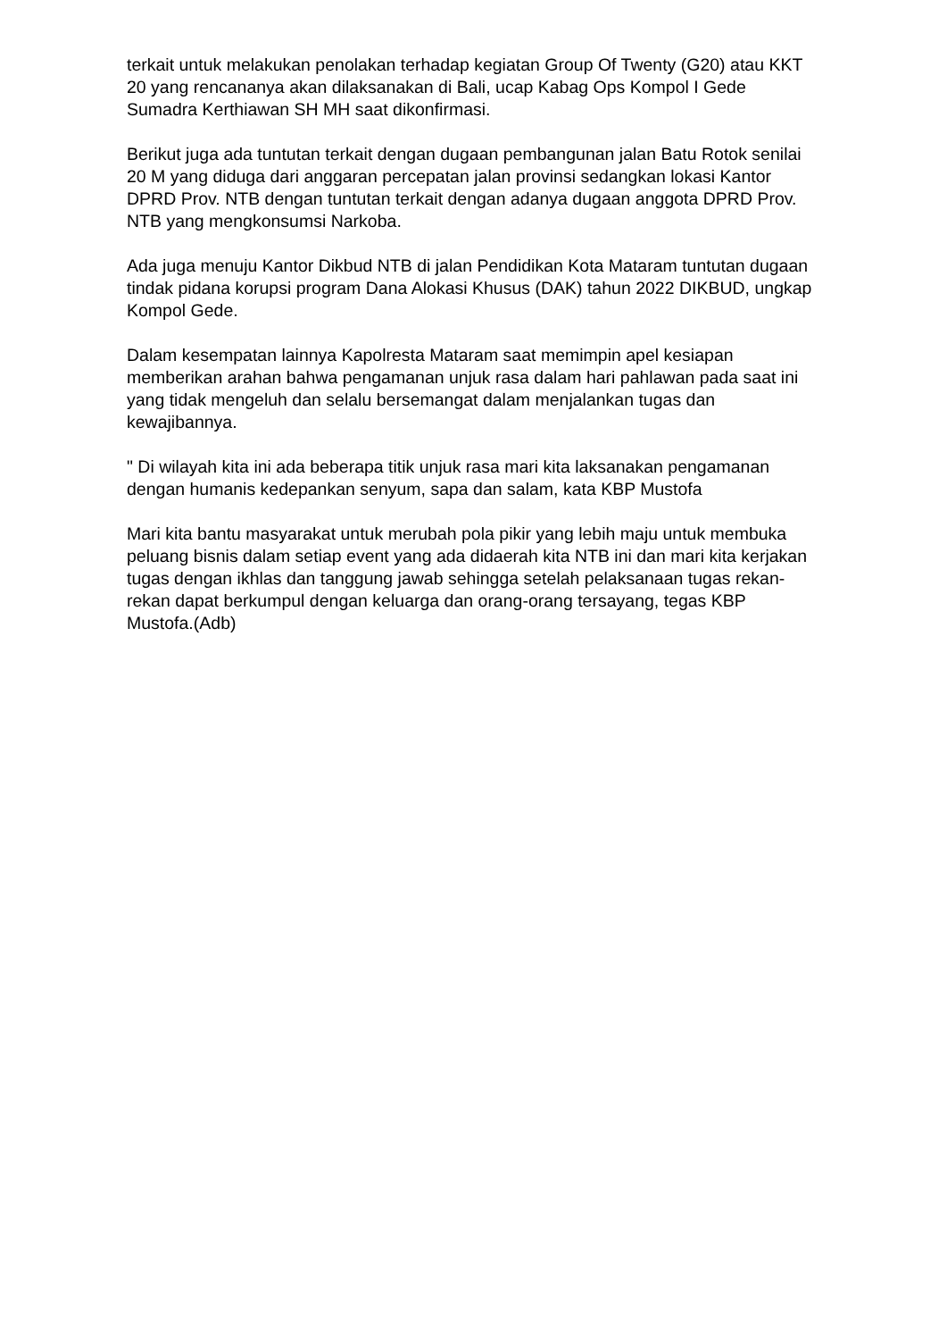terkait untuk melakukan penolakan terhadap kegiatan Group Of Twenty (G20) atau KKT 20 yang rencananya akan dilaksanakan di Bali, ucap Kabag Ops Kompol I Gede Sumadra Kerthiawan SH MH saat dikonfirmasi.
Berikut juga ada tuntutan terkait dengan dugaan pembangunan jalan Batu Rotok senilai 20 M yang diduga dari anggaran percepatan jalan provinsi sedangkan lokasi Kantor DPRD Prov. NTB dengan tuntutan terkait dengan adanya dugaan anggota DPRD Prov. NTB yang mengkonsumsi Narkoba.
Ada juga menuju Kantor Dikbud NTB di jalan Pendidikan Kota Mataram tuntutan dugaan tindak pidana korupsi program Dana Alokasi Khusus (DAK) tahun 2022 DIKBUD, ungkap Kompol Gede.
Dalam kesempatan lainnya Kapolresta Mataram saat memimpin apel kesiapan memberikan arahan bahwa pengamanan unjuk rasa dalam hari pahlawan pada saat ini yang tidak mengeluh dan selalu bersemangat dalam menjalankan tugas dan kewajibannya.
" Di wilayah kita ini ada beberapa titik unjuk rasa mari kita laksanakan pengamanan dengan humanis kedepankan senyum, sapa dan salam, kata KBP Mustofa
Mari kita bantu masyarakat untuk merubah pola pikir yang lebih maju untuk membuka peluang bisnis dalam setiap event yang ada didaerah kita NTB ini dan mari kita kerjakan tugas dengan ikhlas dan tanggung jawab sehingga setelah pelaksanaan tugas rekan-rekan dapat berkumpul dengan keluarga dan orang-orang tersayang, tegas KBP Mustofa.(Adb)